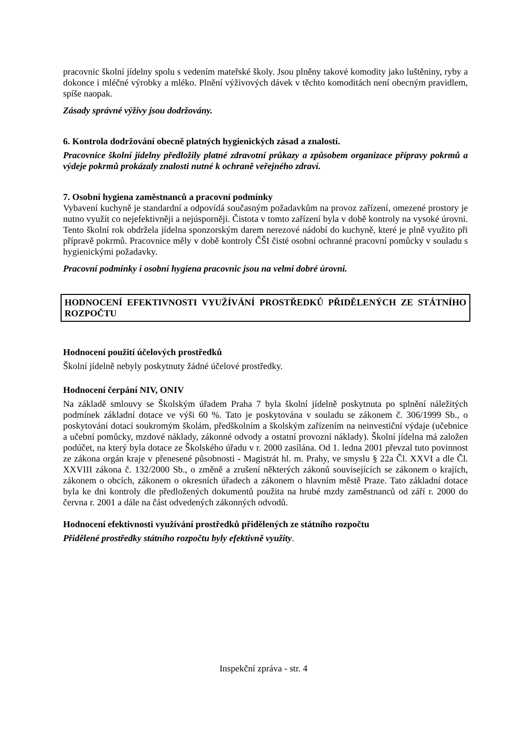pracovnic školní jídelny spolu s vedením mateřské školy. Jsou plněny takové komodity jako luštěniny, ryby a dokonce i mléčné výrobky a mléko. Plnění výživových dávek v těchto komoditách není obecným pravidlem, spíše naopak.
Zásady správné výživy jsou dodržovány.
6. Kontrola dodržování obecně platných hygienických zásad a znalostí.
Pracovnice školní jídelny předložily platné zdravotní průkazy a způsobem organizace přípravy pokrmů a výdeje pokrmů prokázaly znalosti nutné k ochraně veřejného zdraví.
7. Osobní hygiena zaměstnanců a pracovní podmínky
Vybavení kuchyně je standardní a odpovídá současným požadavkům na provoz zařízení, omezené prostory je nutno využít co nejefektivněji a nejúsporněji. Čistota v tomto zařízení byla v době kontroly na vysoké úrovni. Tento školní rok obdržela jídelna sponzorským darem nerezové nádobí do kuchyně, které je plně využito při přípravě pokrmů. Pracovnice měly v době kontroly ČŠI čisté osobní ochranné pracovní pomůcky v souladu s hygienickými požadavky.
Pracovní podmínky i osobní hygiena pracovnic jsou na velmi dobré úrovni.
HODNOCENÍ EFEKTIVNOSTI VYUŽÍVÁNÍ PROSTŘEDKŮ PŘIDĚLENÝCH ZE STÁTNÍHO ROZPOČTU
Hodnocení použití účelových prostředků
Školní jídelně nebyly poskytnuty žádné účelové prostředky.
Hodnocení čerpání NIV, ONIV
Na základě smlouvy se Školským úřadem Praha 7 byla školní jídelně poskytnuta po splnění náležitých podmínek základní dotace ve výši 60 %. Tato je poskytována v souladu se zákonem č. 306/1999 Sb., o poskytování dotací soukromým školám, předškolním a školským zařízením na neinvestiční výdaje (učebnice a učební pomůcky, mzdové náklady, zákonné odvody a ostatní provozní náklady). Školní jídelna má založen podúčet, na který byla dotace ze Školského úřadu v r. 2000 zasílána. Od 1. ledna 2001 převzal tuto povinnost ze zákona orgán kraje v přenesené působnosti - Magistrát hl. m. Prahy, ve smyslu § 22a Čl. XXVI a dle Čl. XXVIII zákona č. 132/2000 Sb., o změně a zrušení některých zákonů souvisejících se zákonem o krajích, zákonem o obcích, zákonem o okresních úřadech a zákonem o hlavním městě Praze. Tato základní dotace byla ke dni kontroly dle předložených dokumentů použita na hrubé mzdy zaměstnanců od září r. 2000 do června r. 2001 a dále na část odvedených zákonných odvodů.
Hodnocení efektivnosti využívání prostředků přidělených ze státního rozpočtu
Přidělené prostředky státního rozpočtu byly efektivně využity.
Inspekční zpráva - str. 4